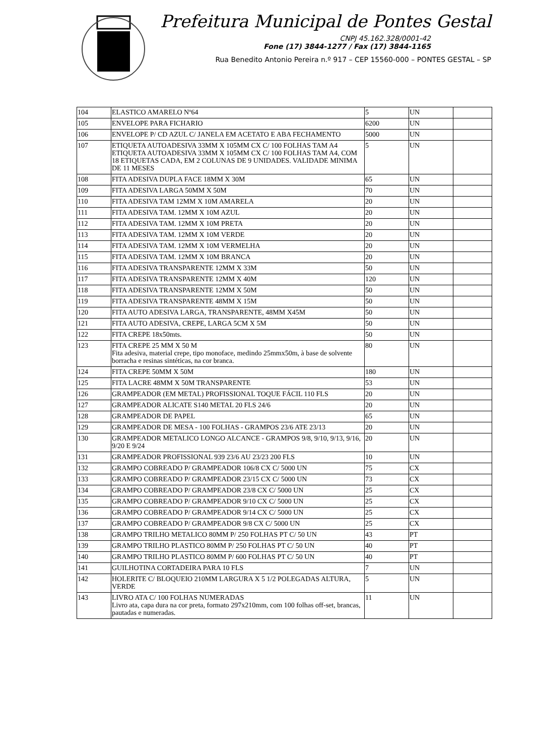Prefeitura Municipal de Pontes Gestal
CNPJ 45.162.328/0001-42
Fone (17) 3844-1277 / Fax (17) 3844-1165
Rua Benedito Antonio Pereira n.º 917 – CEP 15560-000 – PONTES GESTAL – SP
| 104 | ELASTICO AMARELO Nº64 | 5 | UN | |
| 105 | ENVELOPE PARA FICHARIO | 6200 | UN | |
| 106 | ENVELOPE P/ CD AZUL C/ JANELA EM ACETATO E ABA FECHAMENTO | 5000 | UN | |
| 107 | ETIQUETA AUTOADESIVA 33MM X 105MM CX C/ 100 FOLHAS TAM A4 ETIQUETA AUTOADESIVA 33MM X 105MM CX C/ 100 FOLHAS TAM A4, COM 18 ETIQUETAS CADA, EM 2 COLUNAS DE 9 UNIDADES. VALIDADE MINIMA DE 11 MESES | 5 | UN | |
| 108 | FITA ADESIVA DUPLA FACE 18MM X 30M | 65 | UN | |
| 109 | FITA ADESIVA LARGA 50MM X 50M | 70 | UN | |
| 110 | FITA ADESIVA TAM 12MM X 10M AMARELA | 20 | UN | |
| 111 | FITA ADESIVA TAM. 12MM X 10M AZUL | 20 | UN | |
| 112 | FITA ADESIVA TAM. 12MM X 10M PRETA | 20 | UN | |
| 113 | FITA ADESIVA TAM. 12MM X 10M VERDE | 20 | UN | |
| 114 | FITA ADESIVA TAM. 12MM X 10M VERMELHA | 20 | UN | |
| 115 | FITA ADESIVA TAM. 12MM X 10M BRANCA | 20 | UN | |
| 116 | FITA ADESIVA TRANSPARENTE 12MM X 33M | 50 | UN | |
| 117 | FITA ADESIVA TRANSPARENTE 12MM X 40M | 120 | UN | |
| 118 | FITA ADESIVA TRANSPARENTE 12MM X 50M | 50 | UN | |
| 119 | FITA ADESIVA TRANSPARENTE 48MM X 15M | 50 | UN | |
| 120 | FITA AUTO ADESIVA LARGA, TRANSPARENTE, 48MM X45M | 50 | UN | |
| 121 | FITA AUTO ADESIVA, CREPE, LARGA 5CM X 5M | 50 | UN | |
| 122 | FITA CREPE 18x50mts. | 50 | UN | |
| 123 | FITA CREPE 25 MM X 50 M Fita adesiva, material crepe, tipo monoface, medindo 25mmx50m, à base de solvente borracha e resinas sintéticas, na cor branca. | 80 | UN | |
| 124 | FITA CREPE 50MM X 50M | 180 | UN | |
| 125 | FITA LACRE 48MM X 50M TRANSPARENTE | 53 | UN | |
| 126 | GRAMPEADOR (EM METAL) PROFISSIONAL TOQUE FÁCIL 110 FLS | 20 | UN | |
| 127 | GRAMPEADOR ALICATE S140 METAL 20 FLS 24/6 | 20 | UN | |
| 128 | GRAMPEADOR DE PAPEL | 65 | UN | |
| 129 | GRAMPEADOR DE MESA - 100 FOLHAS - GRAMPOS 23/6 ATE 23/13 | 20 | UN | |
| 130 | GRAMPEADOR METALICO LONGO ALCANCE - GRAMPOS 9/8, 9/10, 9/13, 9/16, 9/20 E 9/24 | 20 | UN | |
| 131 | GRAMPEADOR PROFISSIONAL 939 23/6 AU 23/23 200 FLS | 10 | UN | |
| 132 | GRAMPO COBREADO P/ GRAMPEADOR 106/8 CX C/ 5000 UN | 75 | CX | |
| 133 | GRAMPO COBREADO P/ GRAMPEADOR 23/15 CX C/ 5000 UN | 73 | CX | |
| 134 | GRAMPO COBREADO P/ GRAMPEADOR 23/8 CX C/ 5000 UN | 25 | CX | |
| 135 | GRAMPO COBREADO P/ GRAMPEADOR 9/10 CX C/ 5000 UN | 25 | CX | |
| 136 | GRAMPO COBREADO P/ GRAMPEADOR 9/14 CX C/ 5000 UN | 25 | CX | |
| 137 | GRAMPO COBREADO P/ GRAMPEADOR 9/8 CX C/ 5000 UN | 25 | CX | |
| 138 | GRAMPO TRILHO METALICO 80MM P/ 250 FOLHAS PT C/ 50 UN | 43 | PT | |
| 139 | GRAMPO TRILHO PLASTICO 80MM P/ 250 FOLHAS PT C/ 50 UN | 40 | PT | |
| 140 | GRAMPO TRILHO PLASTICO 80MM P/ 600 FOLHAS PT C/ 50 UN | 40 | PT | |
| 141 | GUILHOTINA CORTADEIRA PARA 10 FLS | 7 | UN | |
| 142 | HOLERITE C/ BLOQUEIO 210MM LARGURA X 5 1/2 POLEGADAS ALTURA, VERDE | 5 | UN | |
| 143 | LIVRO ATA C/ 100 FOLHAS NUMERADAS Livro ata, capa dura na cor preta, formato 297x210mm, com 100 folhas off-set, brancas, pautadas e numeradas. | 11 | UN | |